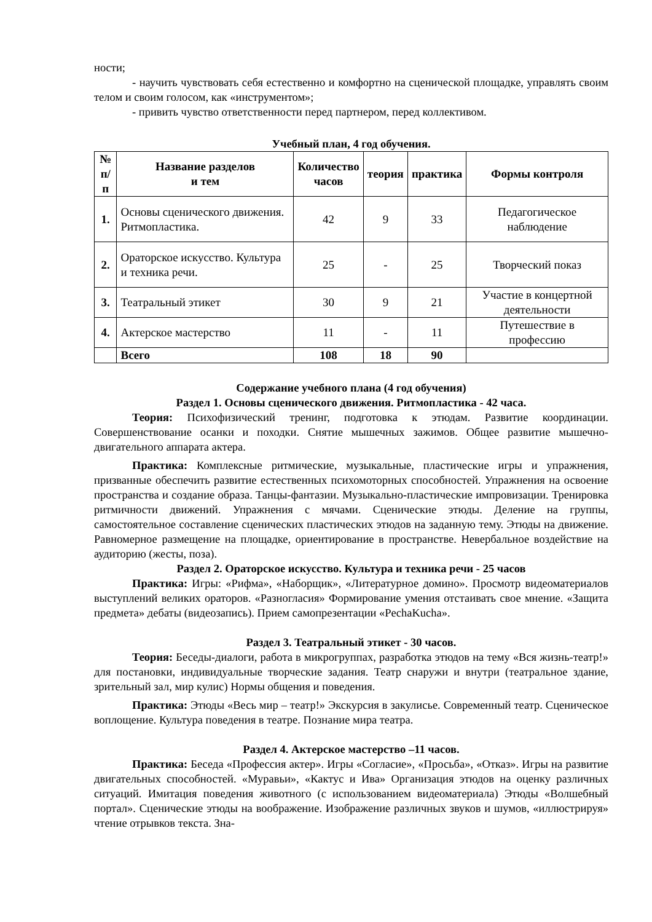ности;
- научить чувствовать себя естественно и комфортно на сценической площадке, управлять своим телом и своим голосом, как «инструментом»;
- привить чувство ответственности перед партнером, перед коллективом.
Учебный план, 4 год обучения.
| № п/п | Название разделов и тем | Количество часов | теория | практика | Формы контроля |
| --- | --- | --- | --- | --- | --- |
| 1. | Основы сценического движения. Ритмопластика. | 42 | 9 | 33 | Педагогическое наблюдение |
| 2. | Ораторское искусство. Культура и техника речи. | 25 | - | 25 | Творческий показ |
| 3. | Театральный этикет | 30 | 9 | 21 | Участие в концертной деятельности |
| 4. | Актерское мастерство | 11 | - | 11 | Путешествие в профессию |
| | Всего | 108 | 18 | 90 | |
Содержание учебного плана (4 год обучения)
Раздел 1. Основы сценического движения. Ритмопластика - 42 часа.
Теория: Психофизический тренинг, подготовка к этюдам. Развитие координации. Совершенствование осанки и походки. Снятие мышечных зажимов. Общее развитие мышечно-двигательного аппарата актера.
Практика: Комплексные ритмические, музыкальные, пластические игры и упражнения, призванные обеспечить развитие естественных психомоторных способностей. Упражнения на освоение пространства и создание образа. Танцы-фантазии. Музыкально-пластические импровизации. Тренировка ритмичности движений. Упражнения с мячами. Сценические этюды. Деление на группы, самостоятельное составление сценических пластических этюдов на заданную тему. Этюды на движение. Равномерное размещение на площадке, ориентирование в пространстве. Невербальное воздействие на аудиторию (жесты, поза).
Раздел 2. Ораторское искусство. Культура и техника речи - 25 часов
Практика: Игры: «Рифма», «Наборщик», «Литературное домино». Просмотр видеоматериалов выступлений великих ораторов. «Разногласия» Формирование умения отстаивать свое мнение. «Защита предмета» дебаты (видеозапись). Прием самопрезентации «PechaKucha».
Раздел 3. Театральный этикет - 30 часов.
Теория: Беседы-диалоги, работа в микрогруппах, разработка этюдов на тему «Вся жизнь-театр!» для постановки, индивидуальные творческие задания. Театр снаружи и внутри (театральное здание, зрительный зал, мир кулис) Нормы общения и поведения.
Практика: Этюды «Весь мир – театр!» Экскурсия в закулисье. Современный театр. Сценическое воплощение. Культура поведения в театре. Познание мира театра.
Раздел 4. Актерское мастерство –11 часов.
Практика: Беседа «Профессия актер». Игры «Согласие», «Просьба», «Отказ». Игры на развитие двигательных способностей. «Муравьи», «Кактус и Ива» Организация этюдов на оценку различных ситуаций. Имитация поведения животного (с использованием видеоматериала) Этюды «Волшебный портал». Сценические этюды на воображение. Изображение различных звуков и шумов, «иллюстрируя» чтение отрывков текста. Зна-